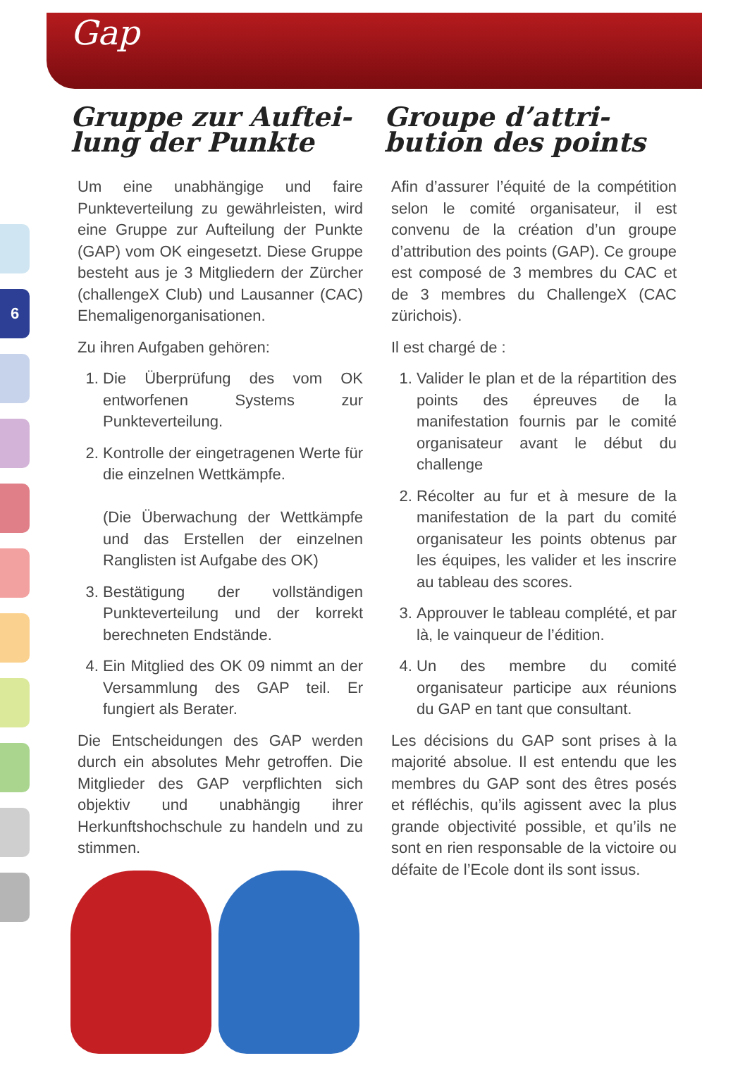Gap
6
Gruppe zur Auftei-
lung der Punkte
Um eine unabhängige und faire Punkteverteilung zu gewährleisten, wird eine Gruppe zur Aufteilung der Punkte (GAP) vom OK eingesetzt. Diese Gruppe besteht aus je 3 Mitgliedern der Zürcher (challengeX Club) und Lausanner (CAC) Ehemaligenorganisationen.
Zu ihren Aufgaben gehören:
1. Die Überprüfung des vom OK entworfenen Systems zur Punkteverteilung.
2. Kontrolle der eingetragenen Werte für die einzelnen Wettkämpfe.
(Die Überwachung der Wettkämpfe und das Erstellen der einzelnen Ranglisten ist Aufgabe des OK)
3. Bestätigung der vollständigen Punkteverteilung und der korrekt berechneten Endstände.
4. Ein Mitglied des OK 09 nimmt an der Versammlung des GAP teil. Er fungiert als Berater.
Die Entscheidungen des GAP werden durch ein absolutes Mehr getroffen. Die Mitglieder des GAP verpflichten sich objektiv und unabhängig ihrer Herkunftshochschule zu handeln und zu stimmen.
Groupe d’attri-
bution des points
Afin d’assurer l’équité de la compétition selon le comité organisateur, il est convenu de la création d’un groupe d’attribution des points (GAP). Ce groupe est composé de 3 membres du CAC et de 3 membres du ChallengeX (CAC zürichois).
Il est chargé de :
1. Valider le plan et de la répartition des points des épreuves de la manifestation fournis par le comité organisateur avant le début du challenge
2. Récolter au fur et à mesure de la manifestation de la part du comité organisateur les points obtenus par les équipes, les valider et les inscrire au tableau des scores.
3. Approuver le tableau complété, et par là, le vainqueur de l’édition.
4. Un des membre du comité organisateur participe aux réunions du GAP en tant que consultant.
Les décisions du GAP sont prises à la majorité absolue. Il est entendu que les membres du GAP sont des êtres posés et réfléchis, qu’ils agissent avec la plus grande objectivité possible, et qu’ils ne sont en rien responsable de la victoire ou défaite de l’Ecole dont ils sont issus.